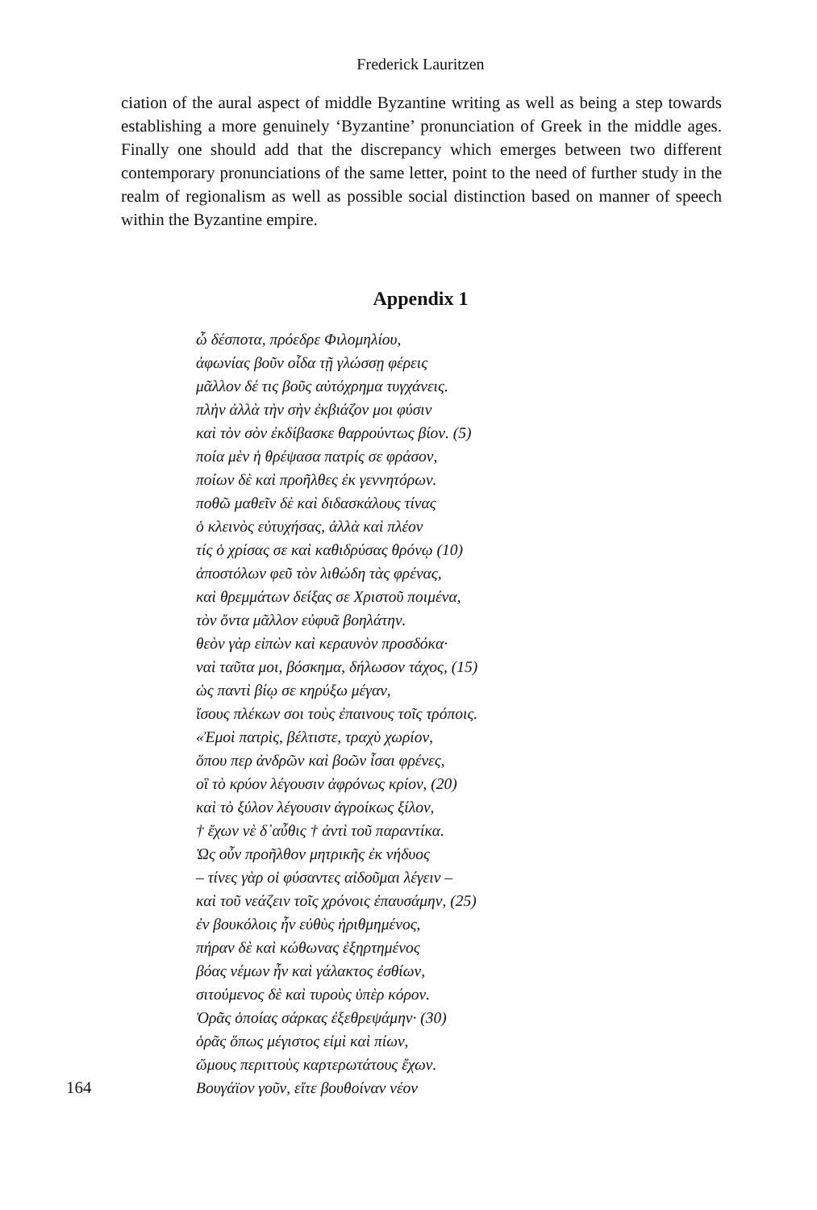Frederick Lauritzen
ciation of the aural aspect of middle Byzantine writing as well as being a step towards establishing a more genuinely ‘Byzantine’ pronunciation of Greek in the middle ages. Finally one should add that the discrepancy which emerges between two different contemporary pronunciations of the same letter, point to the need of further study in the realm of regionalism as well as possible social distinction based on manner of speech within the Byzantine empire.
Appendix 1
ὦ δέσποτα, πρόεδρε Φιλομηλίου,
ἀφωνίας βοῦν οἶδα τῇ γλώσσῃ φέρεις
μᾶλλον δέ τις βοῦς αὐτόχρημα τυγχάνεις.
πλὴν ἀλλὰ τὴν σὴν ἐκβιάζον μοι φύσιν
καὶ τὸν σὸν ἐκδίβασκε θαρρούντως βίον. (5)
ποία μὲν ἡ θρέψασα πατρίς σε φράσον,
ποίων δὲ καὶ προῆλθες ἐκ γεννητόρων.
ποθῶ μαθεῖν δὲ καὶ διδασκάλους τίνας
ὁ κλεινὸς εὐτυχήσας, ἀλλὰ καὶ πλέον
τίς ὁ χρίσας σε καὶ καθιδρύσας θρόνῳ (10)
ἀποστόλων φεῦ τὸν λιθώδη τὰς φρένας,
καὶ θρεμμάτων δείξας σε Χριστοῦ ποιμένα,
τὸν ὄντα μᾶλλον εὐφυᾶ βοηλάτην.
θεὸν γὰρ εἰπὼν καὶ κεραυνὸν προσδόκα·
ναὶ ταῦτα μοι, βόσκημα, δήλωσον τάχος, (15)
ὡς παντὶ βίῳ σε κηρύξω μέγαν,
ἴσους πλέκων σοι τοὺς ἐπαινους τοῖς τρόποις.
«Ἐμοὶ πατρὶς, βέλτιστε, τραχὺ χωρίον,
ὅπου περ ἀνδρῶν καὶ βοῶν ἶσαι φρένες,
οἳ τὸ κρύον λέγουσιν ἀφρόνως κρίον, (20)
καὶ τὸ ξύλον λέγουσιν ἀγροίκως ξίλον,
† ἔχων νὲ δ᾽αὖθις † ἀντὶ τοῦ παραντίκα.
Ὡς οὖν προῆλθον μητρικῆς ἐκ νήδυος
– τίνες γὰρ οἱ φύσαντες αἰδοῦμαι λέγειν –
καὶ τοῦ νεάζειν τοῖς χρόνοις ἐπαυσάμην, (25)
ἐν βουκόλοις ἦν εὐθὺς ἠριθμημένος,
πήραν δὲ καὶ κώθωνας ἐξηρτημένος
βόας νέμων ἦν καὶ γάλακτος ἐσθίων,
σιτούμενος δὲ καὶ τυροὺς ὑπὲρ κόρον.
Ὁρᾶς ὁποίας σάρκας ἐξεθρεψάμην· (30)
ὁρᾶς ὅπως μέγιστος εἰμὶ καὶ πίων,
ὤμους περιττοὺς καρτερωτάτους ἔχων.
164 Βουγάϊον γοῦν, εἴτε βουθοίναν νέον